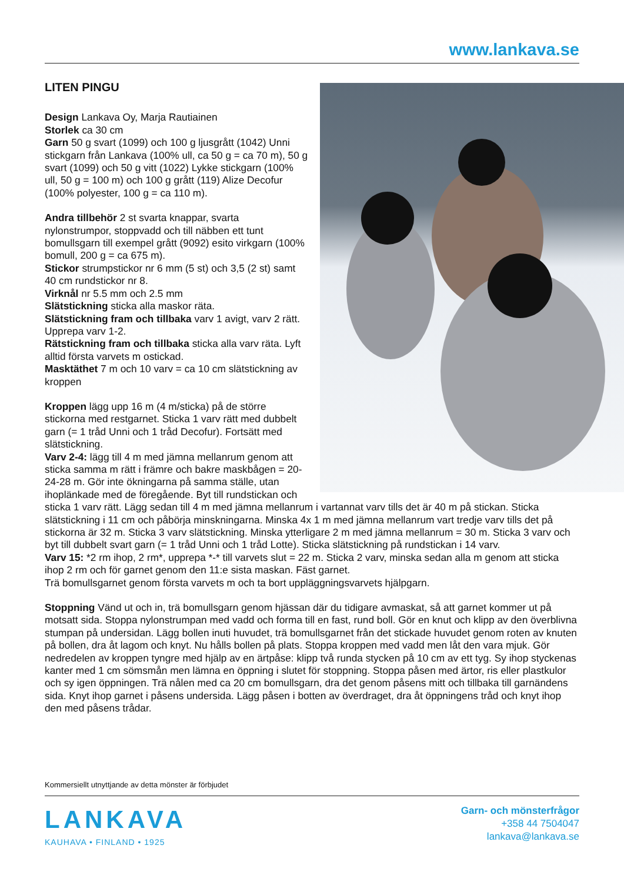www.lankava.se
LITEN PINGU
Design Lankava Oy, Marja Rautiainen
Storlek ca 30 cm
Garn 50 g svart (1099) och 100 g ljusgrått (1042) Unni stickgarn från Lankava (100% ull, ca 50 g = ca 70 m), 50 g svart (1099) och 50 g vitt (1022) Lykke stickgarn (100% ull, 50 g = 100 m) och 100 g grått (119) Alize Decofur (100% polyester, 100 g = ca 110 m).
Andra tillbehör 2 st svarta knappar, svarta nylonstrumpor, stoppvadd och till näbben ett tunt bomullsgarn till exempel grått (9092) esito virkgarn (100% bomull, 200 g = ca 675 m).
Stickor strumpstickor nr 6 mm (5 st) och 3,5 (2 st) samt 40 cm rundstickor nr 8.
Virknål nr 5.5 mm och 2.5 mm
Slätstickning sticka alla maskor räta.
Slätstickning fram och tillbaka varv 1 avigt, varv 2 rätt. Upprepa varv 1-2.
Rätstickning fram och tillbaka sticka alla varv räta. Lyft alltid första varvets m ostickad.
Masktäthet 7 m och 10 varv = ca 10 cm slätstickning av kroppen
Kroppen lägg upp 16 m (4 m/sticka) på de större stickorna med restgarnet. Sticka 1 varv rätt med dubbelt garn (= 1 tråd Unni och 1 tråd Decofur). Fortsätt med slätstickning.
Varv 2-4: lägg till 4 m med jämna mellanrum genom att sticka samma m rätt i främre och bakre maskbågen = 20-24-28 m. Gör inte ökningarna på samma ställe, utan ihoplänkade med de föregående. Byt till rundstickan och sticka 1 varv rätt. Lägg sedan till 4 m med jämna mellanrum i vartannat varv tills det är 40 m på stickan. Sticka slätstickning i 11 cm och påbörja minskningarna. Minska 4x 1 m med jämna mellanrum vart tredje varv tills det på stickorna är 32 m. Sticka 3 varv slätstickning. Minska ytterligare 2 m med jämna mellanrum = 30 m. Sticka 3 varv och byt till dubbelt svart garn (= 1 tråd Unni och 1 tråd Lotte). Sticka slätstickning på rundstickan i 14 varv.
Varv 15: *2 rm ihop, 2 rm*, upprepa *-* till varvets slut = 22 m. Sticka 2 varv, minska sedan alla m genom att sticka ihop 2 rm och för garnet genom den 11:e sista maskan. Fäst garnet.
Trä bomullsgarnet genom första varvets m och ta bort uppläggningsvarvets hjälpgarn.
Stoppning Vänd ut och in, trä bomullsgarn genom hjässan där du tidigare avmaskat, så att garnet kommer ut på motsatt sida. Stoppa nylonstrumpan med vadd och forma till en fast, rund boll. Gör en knut och klipp av den överblivna stumpan på undersidan. Lägg bollen inuti huvudet, trä bomullsgarnet från det stickade huvudet genom roten av knuten på bollen, dra åt lagom och knyt. Nu hålls bollen på plats. Stoppa kroppen med vadd men låt den vara mjuk. Gör nedredelen av kroppen tyngre med hjälp av en ärtpåse: klipp två runda stycken på 10 cm av ett tyg. Sy ihop styckenas kanter med 1 cm sömsmån men lämna en öppning i slutet för stoppning. Stoppa påsen med ärtor, ris eller plastkulor och sy igen öppningen. Trä nålen med ca 20 cm bomullsgarn, dra det genom påsens mitt och tillbaka till garnändens sida. Knyt ihop garnet i påsens undersida. Lägg påsen i botten av överdraget, dra åt öppningens tråd och knyt ihop den med påsens trådar.
Kommersiellt utnyttjande av detta mönster är förbjudet
LANKAVA
KAUHAVA • FINLAND • 1925
Garn- och mönsterfrågor
+358 44 7504047
lankava@lankava.se